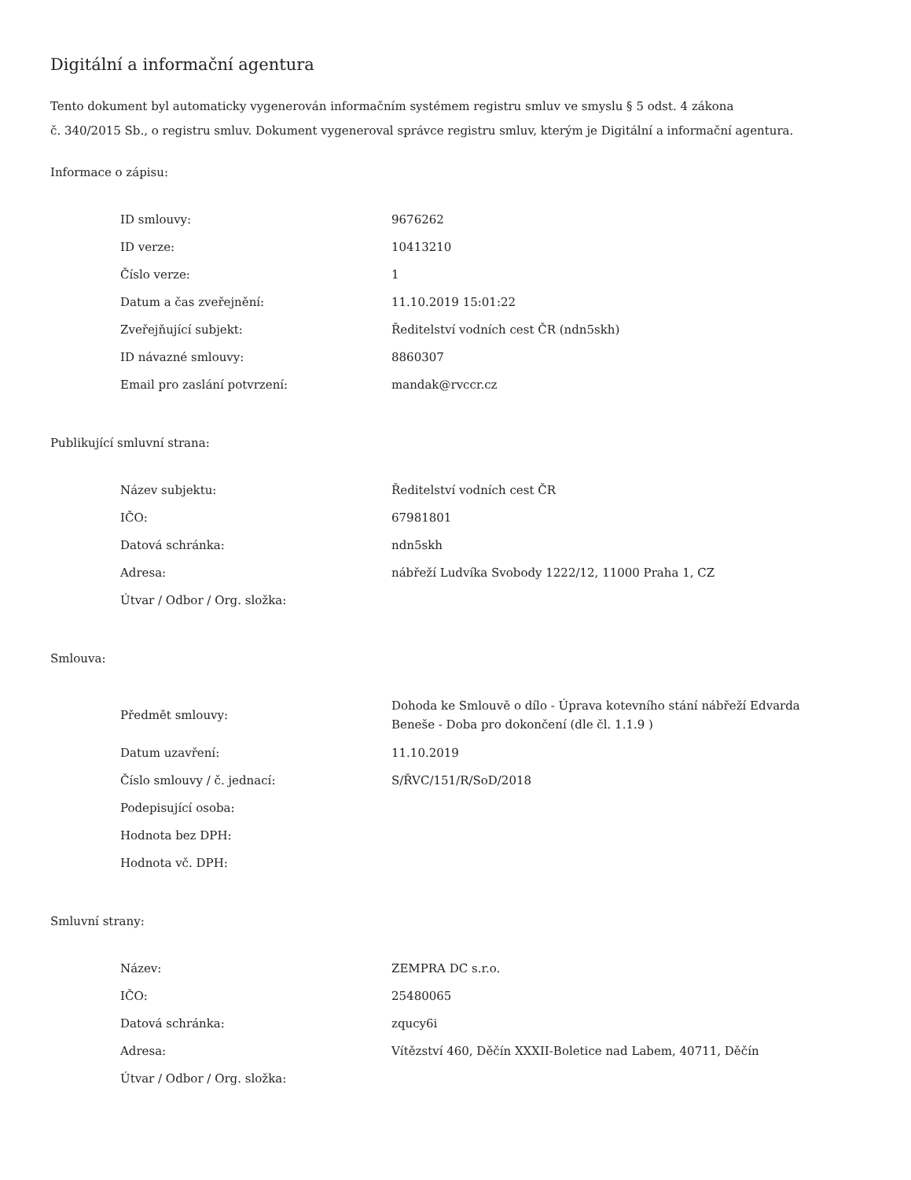Digitální a informační agentura
Tento dokument byl automaticky vygenerován informačním systémem registru smluv ve smyslu § 5 odst. 4 zákona
č. 340/2015 Sb., o registru smluv. Dokument vygeneroval správce registru smluv, kterým je Digitální a informační agentura.
Informace o zápisu:
| ID smlouvy: | 9676262 |
| ID verze: | 10413210 |
| Číslo verze: | 1 |
| Datum a čas zveřejnění: | 11.10.2019 15:01:22 |
| Zveřejňující subjekt: | Ředitelství vodních cest ČR (ndn5skh) |
| ID návazné smlouvy: | 8860307 |
| Email pro zaslání potvrzení: | mandak@rvccr.cz |
Publikující smluvní strana:
| Název subjektu: | Ředitelství vodních cest ČR |
| IČO: | 67981801 |
| Datová schránka: | ndn5skh |
| Adresa: | nábřeží Ludvíka Svobody 1222/12, 11000 Praha 1, CZ |
| Útvar / Odbor / Org. složka: | |
Smlouva:
| Předmět smlouvy: | Dohoda ke Smlouvě o dílo - Úprava kotevního stání nábřeží Edvarda Beneše - Doba pro dokončení (dle čl. 1.1.9 ) |
| Datum uzavření: | 11.10.2019 |
| Číslo smlouvy / č. jednací: | S/ŘVC/151/R/SoD/2018 |
| Podepisující osoba: | |
| Hodnota bez DPH: | |
| Hodnota vč. DPH: | |
Smluvní strany:
| Název: | ZEMPRA DC s.r.o. |
| IČO: | 25480065 |
| Datová schránka: | zqucy6i |
| Adresa: | Vítězství 460, Děčín XXXII-Boletice nad Labem, 40711, Děčín |
| Útvar / Odbor / Org. složka: | |